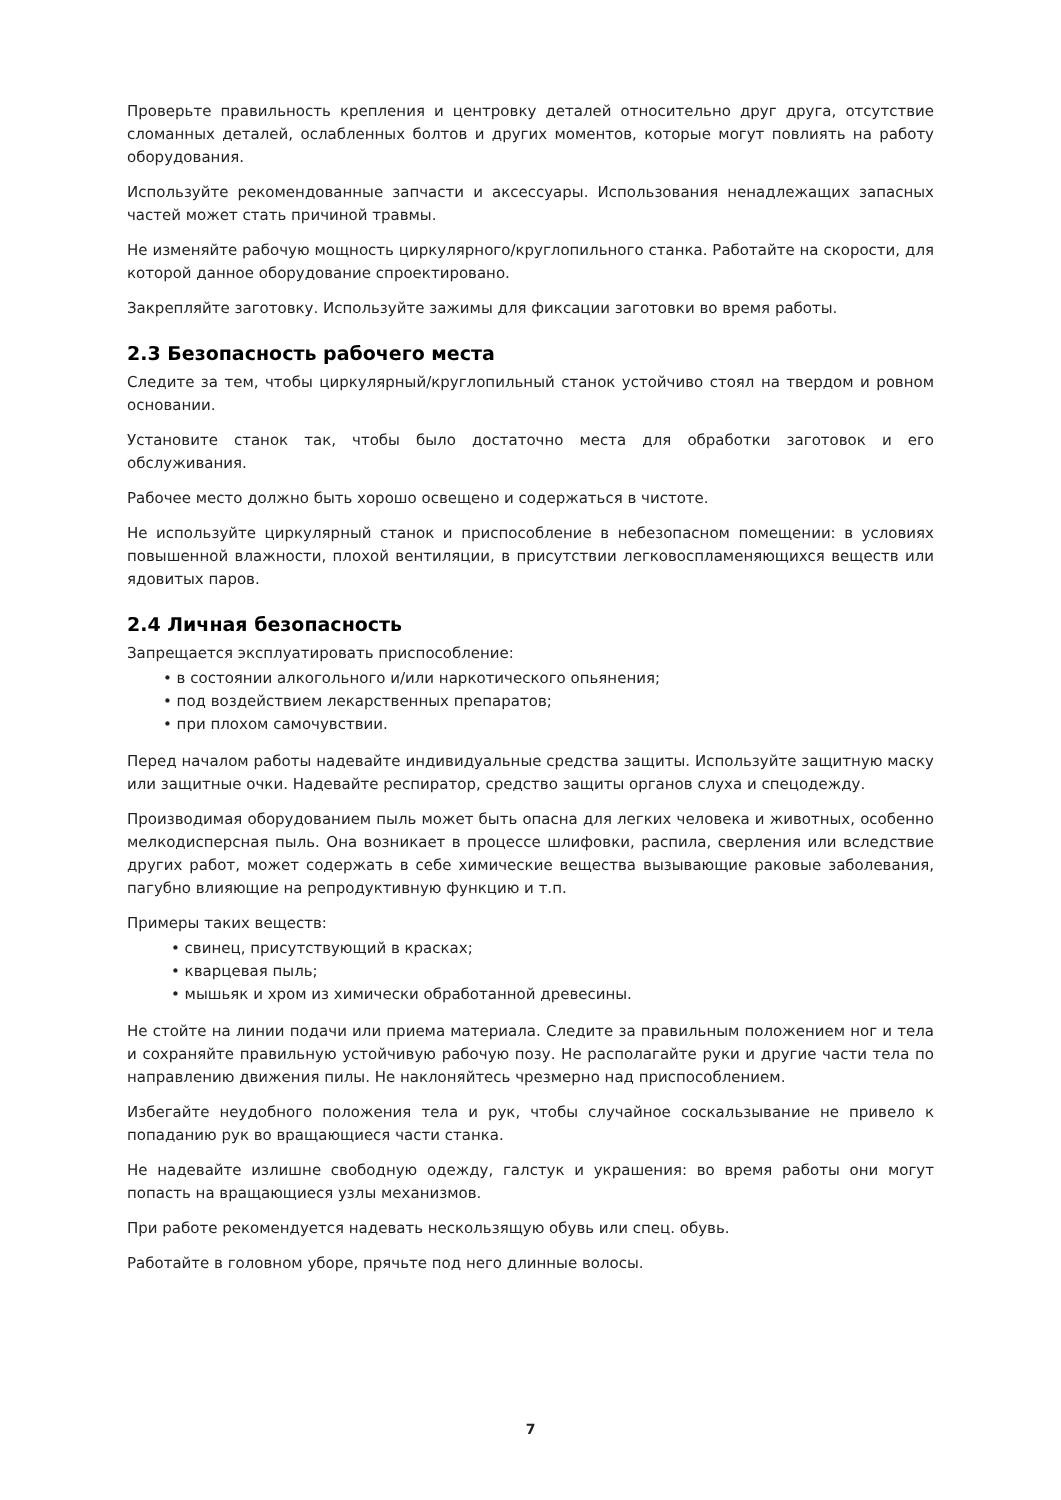Проверьте правильность крепления и центровку деталей относительно друг друга, отсутствие сломанных деталей, ослабленных болтов и других моментов, которые могут повлиять на работу оборудования.
Используйте рекомендованные запчасти и аксессуары. Использования ненадлежащих запасных частей может стать причиной травмы.
Не изменяйте рабочую мощность циркулярного/круглопильного станка. Работайте на скорости, для которой данное оборудование спроектировано.
Закрепляйте заготовку. Используйте зажимы для фиксации заготовки во время работы.
2.3 Безопасность рабочего места
Следите за тем, чтобы циркулярный/круглопильный станок устойчиво стоял на твердом и ровном основании.
Установите станок так, чтобы было достаточно места для обработки заготовок и его обслуживания.
Рабочее место должно быть хорошо освещено и содержаться в чистоте.
Не используйте циркулярный станок и приспособление в небезопасном помещении: в условиях повышенной влажности, плохой вентиляции, в присутствии легковоспламеняющихся веществ или ядовитых паров.
2.4 Личная безопасность
Запрещается эксплуатировать приспособление:
• в состоянии алкогольного и/или наркотического опьянения;
• под воздействием лекарственных препаратов;
• при плохом самочувствии.
Перед началом работы надевайте индивидуальные средства защиты. Используйте защитную маску или защитные очки. Надевайте респиратор, средство защиты органов слуха и спецодежду.
Производимая оборудованием пыль может быть опасна для легких человека и животных, особенно мелкодисперсная пыль. Она возникает в процессе шлифовки, распила, сверления или вследствие других работ, может содержать в себе химические вещества вызывающие раковые заболевания, пагубно влияющие на репродуктивную функцию и т.п.
Примеры таких веществ:
• свинец, присутствующий в красках;
• кварцевая пыль;
• мышьяк и хром из химически обработанной древесины.
Не стойте на линии подачи или приема материала. Следите за правильным положением ног и тела и сохраняйте правильную устойчивую рабочую позу. Не располагайте руки и другие части тела по направлению движения пилы. Не наклоняйтесь чрезмерно над приспособлением.
Избегайте неудобного положения тела и рук, чтобы случайное соскальзывание не привело к попаданию рук во вращающиеся части станка.
Не надевайте излишне свободную одежду, галстук и украшения: во время работы они могут попасть на вращающиеся узлы механизмов.
При работе рекомендуется надевать нескользящую обувь или спец. обувь.
Работайте в головном уборе, прячьте под него длинные волосы.
7